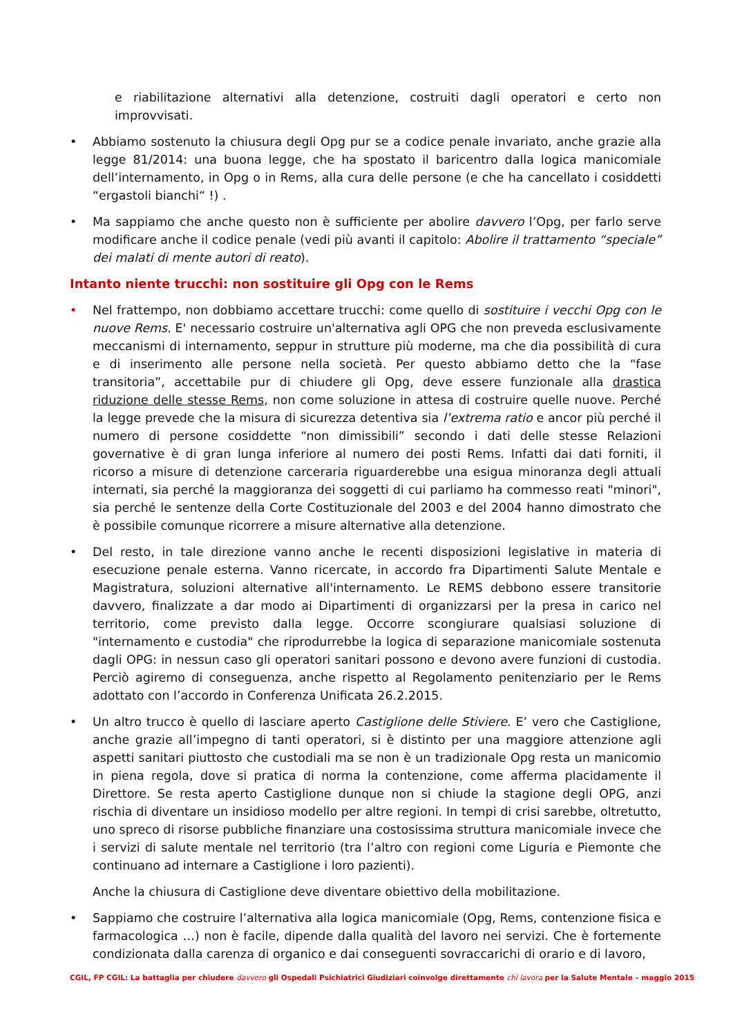e riabilitazione alternativi alla detenzione, costruiti dagli operatori e certo non improvvisati.
• Abbiamo sostenuto la chiusura degli Opg pur se a codice penale invariato, anche grazie alla legge 81/2014: una buona legge, che ha spostato il baricentro dalla logica manicomiale dell’internamento, in Opg o in Rems, alla cura delle persone (e che ha cancellato i cosiddetti “ergastoli bianchi“ !) .
• Ma sappiamo che anche questo non è sufficiente per abolire davvero l’Opg, per farlo serve modificare anche il codice penale (vedi più avanti il capitolo: Abolire il trattamento “speciale” dei malati di mente autori di reato).
Intanto niente trucchi: non sostituire gli Opg con le Rems
• Nel frattempo, non dobbiamo accettare trucchi: come quello di sostituire i vecchi Opg con le nuove Rems. E' necessario costruire un'alternativa agli OPG che non preveda esclusivamente meccanismi di internamento, seppur in strutture più moderne, ma che dia possibilità di cura e di inserimento alle persone nella società. Per questo abbiamo detto che la “fase transitoria”, accettabile pur di chiudere gli Opg, deve essere funzionale alla drastica riduzione delle stesse Rems, non come soluzione in attesa di costruire quelle nuove. Perché la legge prevede che la misura di sicurezza detentiva sia l’extrema ratio e ancor più perché il numero di persone cosiddette “non dimissibili” secondo i dati delle stesse Relazioni governative è di gran lunga inferiore al numero dei posti Rems. Infatti dai dati forniti, il ricorso a misure di detenzione carceraria riguarderebbe una esigua minoranza degli attuali internati, sia perché la maggioranza dei soggetti di cui parliamo ha commesso reati "minori", sia perché le sentenze della Corte Costituzionale del 2003 e del 2004 hanno dimostrato che è possibile comunque ricorrere a misure alternative alla detenzione.
• Del resto, in tale direzione vanno anche le recenti disposizioni legislative in materia di esecuzione penale esterna. Vanno ricercate, in accordo fra Dipartimenti Salute Mentale e Magistratura, soluzioni alternative all'internamento. Le REMS debbono essere transitorie davvero, finalizzate a dar modo ai Dipartimenti di organizzarsi per la presa in carico nel territorio, come previsto dalla legge. Occorre scongiurare qualsiasi soluzione di "internamento e custodia" che riprodurrebbe la logica di separazione manicomiale sostenuta dagli OPG: in nessun caso gli operatori sanitari possono e devono avere funzioni di custodia. Perciò agiremo di conseguenza, anche rispetto al Regolamento penitenziario per le Rems adottato con l’accordo in Conferenza Unificata 26.2.2015.
• Un altro trucco è quello di lasciare aperto Castiglione delle Stiviere. E’ vero che Castiglione, anche grazie all’impegno di tanti operatori, si è distinto per una maggiore attenzione agli aspetti sanitari piuttosto che custodiali ma se non è un tradizionale Opg resta un manicomio in piena regola, dove si pratica di norma la contenzione, come afferma placidamente il Direttore. Se resta aperto Castiglione dunque non si chiude la stagione degli OPG, anzi rischia di diventare un insidioso modello per altre regioni. In tempi di crisi sarebbe, oltretutto, uno spreco di risorse pubbliche finanziare una costosissima struttura manicomiale invece che i servizi di salute mentale nel territorio (tra l’altro con regioni come Liguria e Piemonte che continuano ad internare a Castiglione i loro pazienti).
Anche la chiusura di Castiglione deve diventare obiettivo della mobilitazione.
• Sappiamo che costruire l’alternativa alla logica manicomiale (Opg, Rems, contenzione fisica e farmacologica …) non è facile, dipende dalla qualità del lavoro nei servizi. Che è fortemente condizionata dalla carenza di organico e dai conseguenti sovraccarichi di orario e di lavoro,
CGIL, FP CGIL: La battaglia per chiudere davvero gli Ospedali Psichiatrici Giudiziari coinvolge direttamente chi lavora per la Salute Mentale – maggio 2015